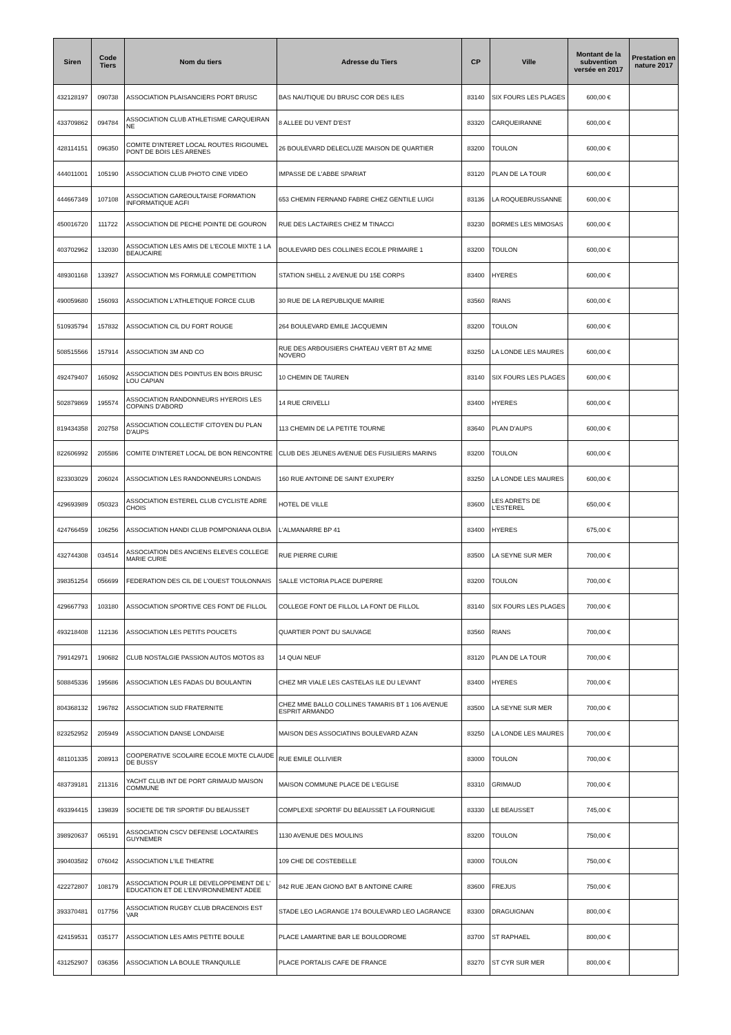| Siren | Code Tiers | Nom du tiers | Adresse du Tiers | CP | Ville | Montant de la subvention versée en 2017 | Prestation en nature 2017 |
| --- | --- | --- | --- | --- | --- | --- | --- |
| 432128197 | 090738 | ASSOCIATION PLAISANCIERS PORT BRUSC | BAS NAUTIQUE DU BRUSC COR DES ILES | 83140 | SIX FOURS LES PLAGES | 600,00 € | |
| 433709862 | 094784 | ASSOCIATION CLUB ATHLETISME CARQUEIRAN NE | 8 ALLEE DU VENT D'EST | 83320 | CARQUEIRANNE | 600,00 € | |
| 428114151 | 096350 | COMITE D'INTERET LOCAL ROUTES RIGOUMEL PONT DE BOIS LES ARENES | 26 BOULEVARD DELECLUZE MAISON DE QUARTIER | 83200 | TOULON | 600,00 € | |
| 444011001 | 105190 | ASSOCIATION CLUB PHOTO CINE VIDEO | IMPASSE DE L'ABBE SPARIAT | 83120 | PLAN DE LA TOUR | 600,00 € | |
| 444667349 | 107108 | ASSOCIATION GAREOULTAISE FORMATION INFORMATIQUE AGFI | 653 CHEMIN FERNAND FABRE CHEZ GENTILE LUIGI | 83136 | LA ROQUEBRUSSANNE | 600,00 € | |
| 450016720 | 111722 | ASSOCIATION DE PECHE POINTE DE GOURON | RUE DES LACTAIRES CHEZ M TINACCI | 83230 | BORMES LES MIMOSAS | 600,00 € | |
| 403702962 | 132030 | ASSOCIATION LES AMIS DE L'ECOLE MIXTE 1 LA BEAUCAIRE | BOULEVARD DES COLLINES ECOLE PRIMAIRE 1 | 83200 | TOULON | 600,00 € | |
| 489301168 | 133927 | ASSOCIATION MS FORMULE COMPETITION | STATION SHELL 2 AVENUE DU 15E CORPS | 83400 | HYERES | 600,00 € | |
| 490059680 | 156093 | ASSOCIATION L'ATHLETIQUE FORCE CLUB | 30 RUE DE LA REPUBLIQUE MAIRIE | 83560 | RIANS | 600,00 € | |
| 510935794 | 157832 | ASSOCIATION CIL DU FORT ROUGE | 264 BOULEVARD EMILE JACQUEMIN | 83200 | TOULON | 600,00 € | |
| 508515566 | 157914 | ASSOCIATION 3M AND CO | RUE DES ARBOUSIERS CHATEAU VERT BT A2 MME NOVERO | 83250 | LA LONDE LES MAURES | 600,00 € | |
| 492479407 | 165092 | ASSOCIATION DES POINTUS EN BOIS BRUSC LOU CAPIAN | 10 CHEMIN DE TAUREN | 83140 | SIX FOURS LES PLAGES | 600,00 € | |
| 502879869 | 195574 | ASSOCIATION RANDONNEURS HYEROIS LES COPAINS D'ABORD | 14 RUE CRIVELLI | 83400 | HYERES | 600,00 € | |
| 819434358 | 202758 | ASSOCIATION COLLECTIF CITOYEN DU PLAN D'AUPS | 113 CHEMIN DE LA PETITE TOURNE | 83640 | PLAN D'AUPS | 600,00 € | |
| 822606992 | 205586 | COMITE D'INTERET LOCAL DE BON RENCONTRE | CLUB DES JEUNES AVENUE DES FUSILIERS MARINS | 83200 | TOULON | 600,00 € | |
| 823303029 | 206024 | ASSOCIATION LES RANDONNEURS LONDAIS | 160 RUE ANTOINE DE SAINT EXUPERY | 83250 | LA LONDE LES MAURES | 600,00 € | |
| 429693989 | 050323 | ASSOCIATION ESTEREL CLUB CYCLISTE ADRE CHOIS | HOTEL DE VILLE | 83600 | LES ADRETS DE L'ESTEREL | 650,00 € | |
| 424766459 | 106256 | ASSOCIATION HANDI CLUB POMPONIANA OLBIA | L'ALMANARRE BP 41 | 83400 | HYERES | 675,00 € | |
| 432744308 | 034514 | ASSOCIATION DES ANCIENS ELEVES COLLEGE MARIE CURIE | RUE PIERRE CURIE | 83500 | LA SEYNE SUR MER | 700,00 € | |
| 398351254 | 056699 | FEDERATION DES CIL DE L'OUEST TOULONNAIS | SALLE VICTORIA PLACE DUPERRE | 83200 | TOULON | 700,00 € | |
| 429667793 | 103180 | ASSOCIATION SPORTIVE CES FONT DE FILLOL | COLLEGE FONT DE FILLOL LA FONT DE FILLOL | 83140 | SIX FOURS LES PLAGES | 700,00 € | |
| 493218408 | 112136 | ASSOCIATION LES PETITS POUCETS | QUARTIER PONT DU SAUVAGE | 83560 | RIANS | 700,00 € | |
| 799142971 | 190682 | CLUB NOSTALGIE PASSION AUTOS MOTOS 83 | 14 QUAI NEUF | 83120 | PLAN DE LA TOUR | 700,00 € | |
| 508845336 | 195686 | ASSOCIATION LES FADAS DU BOULANTIN | CHEZ MR VIALE LES CASTELAS ILE DU LEVANT | 83400 | HYERES | 700,00 € | |
| 804368132 | 196782 | ASSOCIATION SUD FRATERNITE | CHEZ MME BALLO COLLINES TAMARIS BT 1 106 AVENUE ESPRIT ARMANDO | 83500 | LA SEYNE SUR MER | 700,00 € | |
| 823252952 | 205949 | ASSOCIATION DANSE LONDAISE | MAISON DES ASSOCIATINS BOULEVARD AZAN | 83250 | LA LONDE LES MAURES | 700,00 € | |
| 481101335 | 208913 | COOPERATIVE SCOLAIRE ECOLE MIXTE CLAUDE DE BUSSY | RUE EMILE OLLIVIER | 83000 | TOULON | 700,00 € | |
| 483739181 | 211316 | YACHT CLUB INT DE PORT GRIMAUD MAISON COMMUNE | MAISON COMMUNE PLACE DE L'EGLISE | 83310 | GRIMAUD | 700,00 € | |
| 493394415 | 139839 | SOCIETE DE TIR SPORTIF DU BEAUSSET | COMPLEXE SPORTIF DU BEAUSSET LA FOURNIGUE | 83330 | LE BEAUSSET | 745,00 € | |
| 398920637 | 065191 | ASSOCIATION CSCV DEFENSE LOCATAIRES GUYNEMER | 1130 AVENUE DES MOULINS | 83200 | TOULON | 750,00 € | |
| 390403582 | 076042 | ASSOCIATION L'ILE THEATRE | 109 CHE DE COSTEBELLE | 83000 | TOULON | 750,00 € | |
| 422272807 | 108179 | ASSOCIATION POUR LE DEVELOPPEMENT DE L' EDUCATION ET DE L'ENVIRONNEMENT ADEE | 842 RUE JEAN GIONO BAT B ANTOINE CAIRE | 83600 | FREJUS | 750,00 € | |
| 393370481 | 017756 | ASSOCIATION RUGBY CLUB DRACENOIS EST VAR | STADE LEO LAGRANGE 174 BOULEVARD LEO LAGRANCE | 83300 | DRAGUIGNAN | 800,00 € | |
| 424159531 | 035177 | ASSOCIATION LES AMIS PETITE BOULE | PLACE LAMARTINE BAR LE BOULODROME | 83700 | ST RAPHAEL | 800,00 € | |
| 431252907 | 036356 | ASSOCIATION LA BOULE TRANQUILLE | PLACE PORTALIS CAFE DE FRANCE | 83270 | ST CYR SUR MER | 800,00 € | |